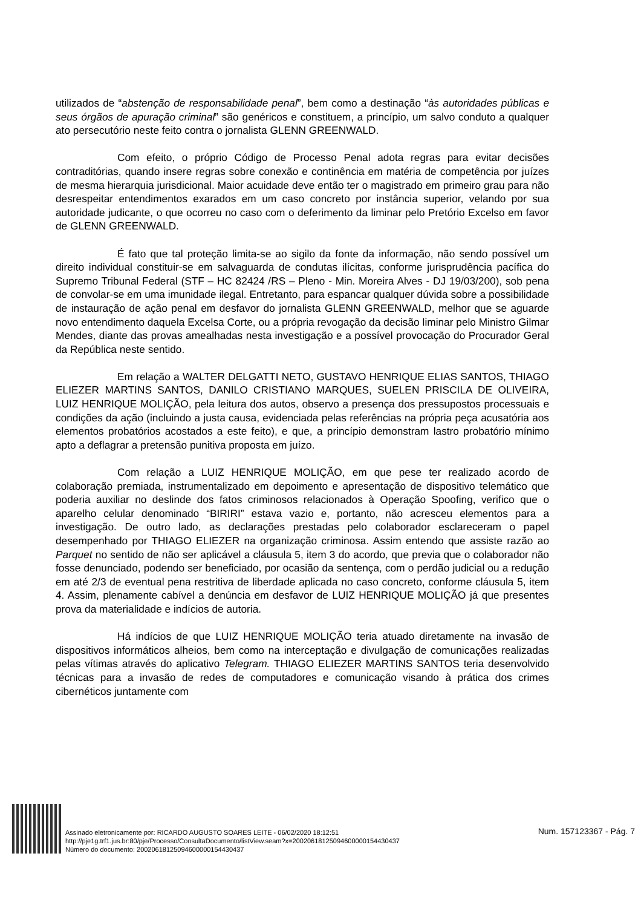utilizados de “abstenção de responsabilidade penal”, bem como a destinação “às autoridades públicas e seus órgãos de apuração criminal” são genéricos e constituem, a princípio, um salvo conduto a qualquer ato persecutório neste feito contra o jornalista GLENN GREENWALD.
Com efeito, o próprio Código de Processo Penal adota regras para evitar decisões contraditórias, quando insere regras sobre conexão e continência em matéria de competência por juízes de mesma hierarquia jurisdicional. Maior acuidade deve então ter o magistrado em primeiro grau para não desrespeitar entendimentos exarados em um caso concreto por instância superior, velando por sua autoridade judicante, o que ocorreu no caso com o deferimento da liminar pelo Pretório Excelso em favor de GLENN GREENWALD.
É fato que tal proteção limita-se ao sigilo da fonte da informação, não sendo possível um direito individual constituir-se em salvaguarda de condutas ilícitas, conforme jurisprudência pacífica do Supremo Tribunal Federal (STF – HC 82424 /RS – Pleno - Min. Moreira Alves - DJ 19/03/200), sob pena de convolar-se em uma imunidade ilegal. Entretanto, para espancar qualquer dúvida sobre a possibilidade de instauração de ação penal em desfavor do jornalista GLENN GREENWALD, melhor que se aguarde novo entendimento daquela Excelsa Corte, ou a própria revogação da decisão liminar pelo Ministro Gilmar Mendes, diante das provas amealhadas nesta investigação e a possível provocação do Procurador Geral da República neste sentido.
Em relação a WALTER DELGATTI NETO, GUSTAVO HENRIQUE ELIAS SANTOS, THIAGO ELIEZER MARTINS SANTOS, DANILO CRISTIANO MARQUES, SUELEN PRISCILA DE OLIVEIRA, LUIZ HENRIQUE MOLIÇÃO, pela leitura dos autos, observo a presença dos pressupostos processuais e condições da ação (incluindo a justa causa, evidenciada pelas referências na própria peça acusatória aos elementos probatórios acostados a este feito), e que, a princípio demonstram lastro probatório mínimo apto a deflagrar a pretensão punitiva proposta em juízo.
Com relação a LUIZ HENRIQUE MOLIÇÃO, em que pese ter realizado acordo de colaboração premiada, instrumentalizado em depoimento e apresentação de dispositivo telemático que poderia auxiliar no deslinde dos fatos criminosos relacionados à Operação Spoofing, verifico que o aparelho celular denominado “BIRIRI” estava vazio e, portanto, não acresceu elementos para a investigação. De outro lado, as declarações prestadas pelo colaborador esclareceram o papel desempenhado por THIAGO ELIEZER na organização criminosa. Assim entendo que assiste razão ao Parquet no sentido de não ser aplicável a cláusula 5, item 3 do acordo, que previa que o colaborador não fosse denunciado, podendo ser beneficiado, por ocasião da sentença, com o perdão judicial ou a redução em até 2/3 de eventual pena restritiva de liberdade aplicada no caso concreto, conforme cláusula 5, item 4. Assim, plenamente cabível a denúncia em desfavor de LUIZ HENRIQUE MOLIÇÃO já que presentes prova da materialidade e indícios de autoria.
Há indícios de que LUIZ HENRIQUE MOLIÇÃO teria atuado diretamente na invasão de dispositivos informáticos alheios, bem como na interceptação e divulgação de comunicações realizadas pelas vítimas através do aplicativo Telegram. THIAGO ELIEZER MARTINS SANTOS teria desenvolvido técnicas para a invasão de redes de computadores e comunicação visando à prática dos crimes cibernéticos juntamente com
Assinado eletronicamente por: RICARDO AUGUSTO SOARES LEITE - 06/02/2020 18:12:51
http://pje1g.trf1.jus.br:80/pje/Processo/ConsultaDocumento/listView.seam?x=20020618125094600000154430437
Número do documento: 20020618125094600000154430437
Num. 157123367 - Pág. 7